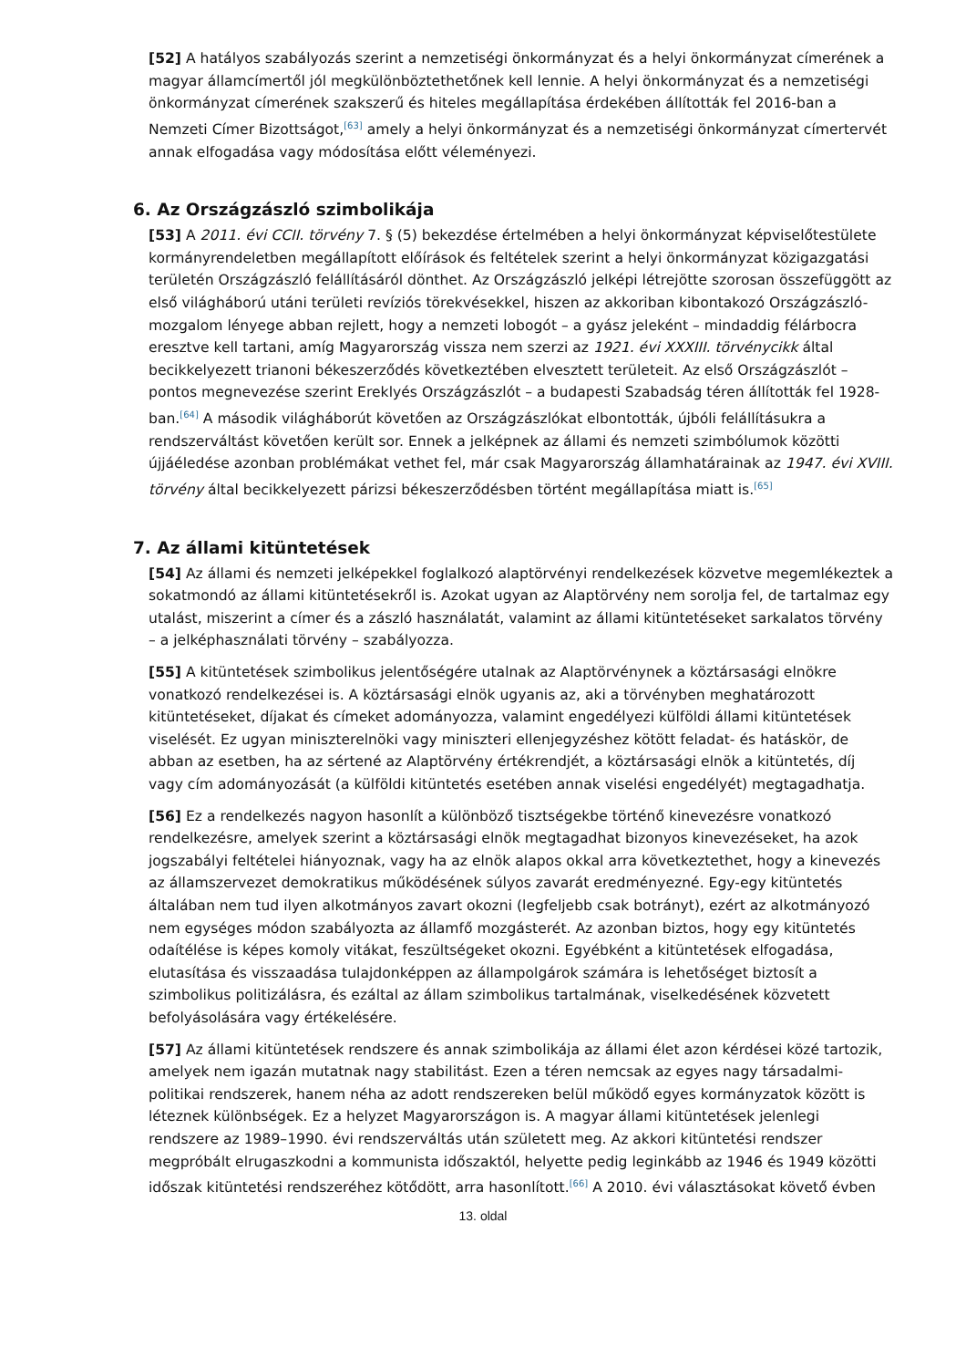[52] A hatályos szabályozás szerint a nemzetiségi önkormányzat és a helyi önkormányzat címerének a magyar államcímertől jól megkülönböztethetőnek kell lennie. A helyi önkormányzat és a nemzetiségi önkormányzat címerének szakszerű és hiteles megállapítása érdekében állították fel 2016-ban a Nemzeti Címer Bizottságot,<sup>[63]</sup> amely a helyi önkormányzat és a nemzetiségi önkormányzat címertervét annak elfogadása vagy módosítása előtt véleményezi.
6. Az Országzászló szimbolikája
[53] A 2011. évi CCII. törvény 7. § (5) bekezdése értelmében a helyi önkormányzat képviselőtestülete kormányrendeletben megállapított előírások és feltételek szerint a helyi önkormányzat közigazgatási területén Országzászló felállításáról dönthet. Az Országzászló jelképi létrejötte szorosan összefüggött az első világháború utáni területi revíziós törekvésekkel, hiszen az akkoriban kibontakozó Országzászló-mozgalom lényege abban rejlett, hogy a nemzeti lobogót – a gyász jeleként – mindaddig félárbocra eresztve kell tartani, amíg Magyarország vissza nem szerzi az 1921. évi XXXIII. törvénycikk által becikkelyezett trianoni békeszerződés következtében elvesztett területeit. Az első Országzászlót – pontos megnevezése szerint Ereklyés Országzászlót – a budapesti Szabadság téren állították fel 1928-ban.<sup>[64]</sup> A második világháborút követően az Országzászlókat elbontották, újbóli felállításukra a rendszerváltást követően került sor. Ennek a jelképnek az állami és nemzeti szimbólumok közötti újjáéledése azonban problémákat vethet fel, már csak Magyarország államhatárainak az 1947. évi XVIII. törvény által becikkelyezett párizsi békeszerződésben történt megállapítása miatt is.<sup>[65]</sup>
7. Az állami kitüntetések
[54] Az állami és nemzeti jelképekkel foglalkozó alaptörvényi rendelkezések közvetve megemlékeztek a sokatmondó az állami kitüntetésekről is. Azokat ugyan az Alaptörvény nem sorolja fel, de tartalmaz egy utalást, miszerint a címer és a zászló használatát, valamint az állami kitüntetéseket sarkalatos törvény – a jelképhasználati törvény – szabályozza.
[55] A kitüntetések szimbolikus jelentőségére utalnak az Alaptörvénynek a köztársasági elnökre vonatkozó rendelkezései is. A köztársasági elnök ugyanis az, aki a törvényben meghatározott kitüntetéseket, díjakat és címeket adományozza, valamint engedélyezi külföldi állami kitüntetések viselését. Ez ugyan miniszterelnöki vagy miniszteri ellenjegyzéshez kötött feladat- és hatáskör, de abban az esetben, ha az sértené az Alaptörvény értékrendjét, a köztársasági elnök a kitüntetés, díj vagy cím adományozását (a külföldi kitüntetés esetében annak viselési engedélyét) megtagadhatja.
[56] Ez a rendelkezés nagyon hasonlít a különböző tisztségekbe történő kinevezésre vonatkozó rendelkezésre, amelyek szerint a köztársasági elnök megtagadhat bizonyos kinevezéseket, ha azok jogszabályi feltételei hiányoznak, vagy ha az elnök alapos okkal arra következtethet, hogy a kinevezés az államszervezet demokratikus működésének súlyos zavarát eredményezné. Egy-egy kitüntetés általában nem tud ilyen alkotmányos zavart okozni (legfeljebb csak botrányt), ezért az alkotmányozó nem egységes módon szabályozta az államfő mozgásterét. Az azonban biztos, hogy egy kitüntetés odaítélése is képes komoly vitákat, feszültségeket okozni. Egyébként a kitüntetések elfogadása, elutasítása és visszaadása tulajdonképpen az állampolgárok számára is lehetőséget biztosít a szimbolikus politizálásra, és ezáltal az állam szimbolikus tartalmának, viselkedésének közvetett befolyásolására vagy értékelésére.
[57] Az állami kitüntetések rendszere és annak szimbolikája az állami élet azon kérdései közé tartozik, amelyek nem igazán mutatnak nagy stabilitást. Ezen a téren nemcsak az egyes nagy társadalmi-politikai rendszerek, hanem néha az adott rendszereken belül működő egyes kormányzatok között is léteznek különbségek. Ez a helyzet Magyarországon is. A magyar állami kitüntetések jelenlegi rendszere az 1989–1990. évi rendszerváltás után született meg. Az akkori kitüntetési rendszer megpróbált elrugaszkodni a kommunista időszaktól, helyette pedig leginkább az 1946 és 1949 közötti időszak kitüntetési rendszeréhez kötődött, arra hasonlított.<sup>[66]</sup> A 2010. évi választásokat követő évben
13. oldal